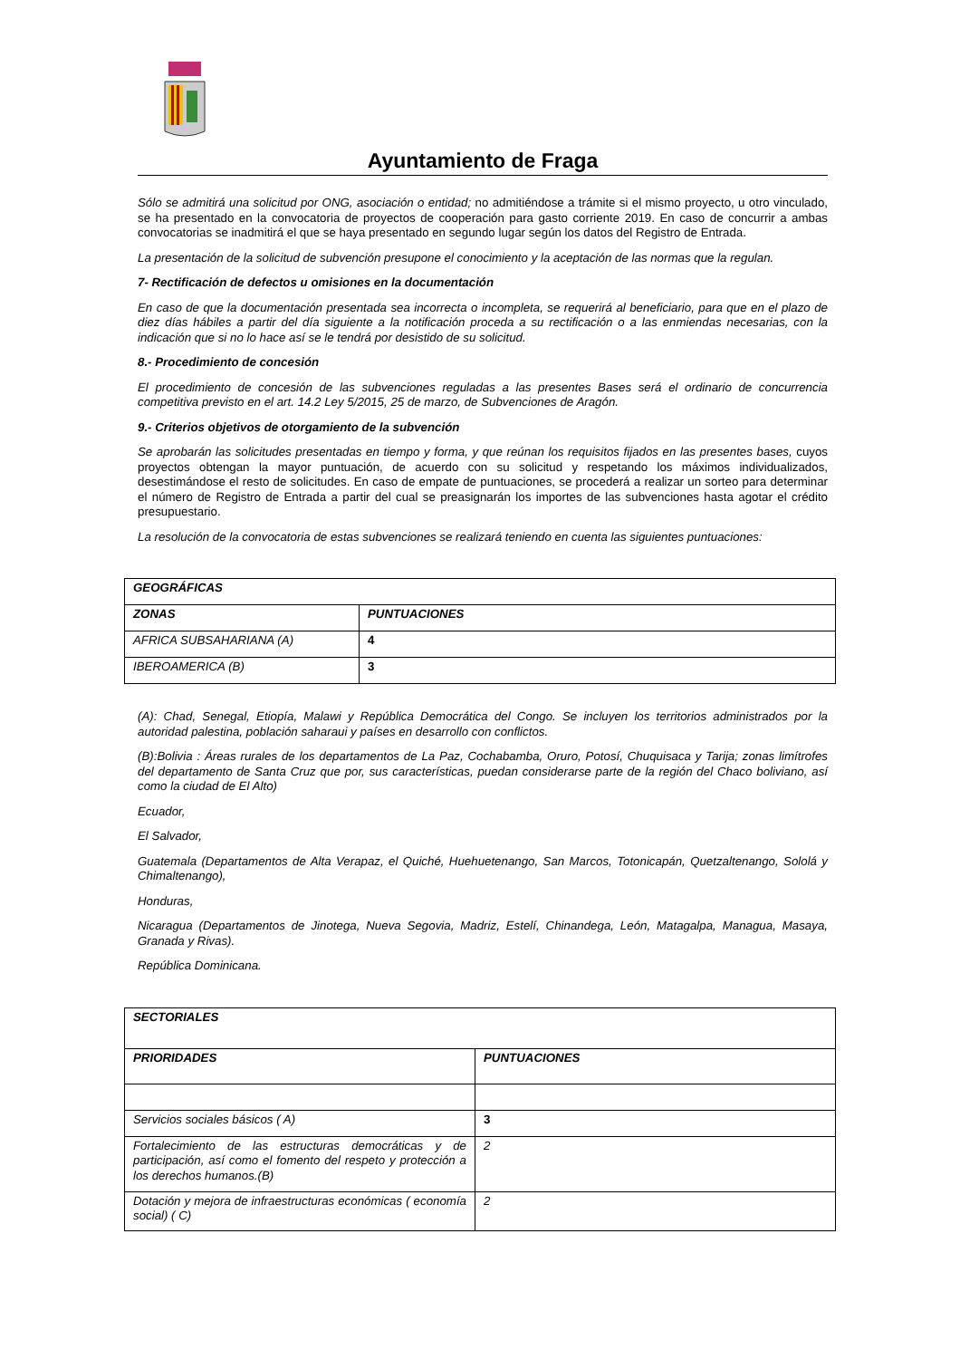Ayuntamiento de Fraga
Sólo se admitirá una solicitud por ONG, asociación o entidad; no admitiéndose a trámite si el mismo proyecto, u otro vinculado, se ha presentado en la convocatoria de proyectos de cooperación para gasto corriente 2019. En caso de concurrir a ambas convocatorias se inadmitirá el que se haya presentado en segundo lugar según los datos del Registro de Entrada.
La presentación de la solicitud de subvención presupone el conocimiento y la aceptación de las normas que la regulan.
7- Rectificación de defectos u omisiones en la documentación
En caso de que la documentación presentada sea incorrecta o incompleta, se requerirá al beneficiario, para que en el plazo de diez días hábiles a partir del día siguiente a la notificación proceda a su rectificación o a las enmiendas necesarias, con la indicación que si no lo hace así se le tendrá por desistido de su solicitud.
8.- Procedimiento de concesión
El procedimiento de concesión de las subvenciones reguladas a las presentes Bases será el ordinario de concurrencia competitiva previsto en el art. 14.2 Ley 5/2015, 25 de marzo, de Subvenciones de Aragón.
9.- Criterios objetivos de otorgamiento de la subvención
Se aprobarán las solicitudes presentadas en tiempo y forma, y que reúnan los requisitos fijados en las presentes bases, cuyos proyectos obtengan la mayor puntuación, de acuerdo con su solicitud y respetando los máximos individualizados, desestimándose el resto de solicitudes. En caso de empate de puntuaciones, se procederá a realizar un sorteo para determinar el número de Registro de Entrada a partir del cual se preasignarán los importes de las subvenciones hasta agotar el crédito presupuestario.
La resolución de la convocatoria de estas subvenciones se realizará teniendo en cuenta las siguientes puntuaciones:
| GEOGRÁFICAS | |
| ZONAS | PUNTUACIONES |
| AFRICA SUBSAHARIANA (A) | 4 |
| IBEROAMERICA (B) | 3 |
(A): Chad, Senegal, Etiopía, Malawi y República Democrática del Congo. Se incluyen los territorios administrados por la autoridad palestina, población saharaui y países en desarrollo con conflictos.
(B):Bolivia : Áreas rurales de los departamentos de La Paz, Cochabamba, Oruro, Potosí, Chuquisaca y Tarija; zonas limítrofes del departamento de Santa Cruz que por, sus características, puedan considerarse parte de la región del Chaco boliviano, así como la ciudad de El Alto)
Ecuador,
El Salvador,
Guatemala (Departamentos de Alta Verapaz, el Quiché, Huehuetenango, San Marcos, Totonicapán, Quetzaltenango, Sololá y Chimaltenango),
Honduras,
Nicaragua (Departamentos de Jinotega, Nueva Segovia, Madriz, Estelí, Chinandega, León, Matagalpa, Managua, Masaya, Granada y Rivas).
República Dominicana.
| SECTORIALES | |
| PRIORIDADES | PUNTUACIONES |
| Servicios sociales básicos ( A) | 3 |
| Fortalecimiento de las estructuras democráticas y de participación, así como el fomento del respeto y protección a los derechos humanos.(B) | 2 |
| Dotación y mejora de infraestructuras económicas ( economía social) ( C) | 2 |